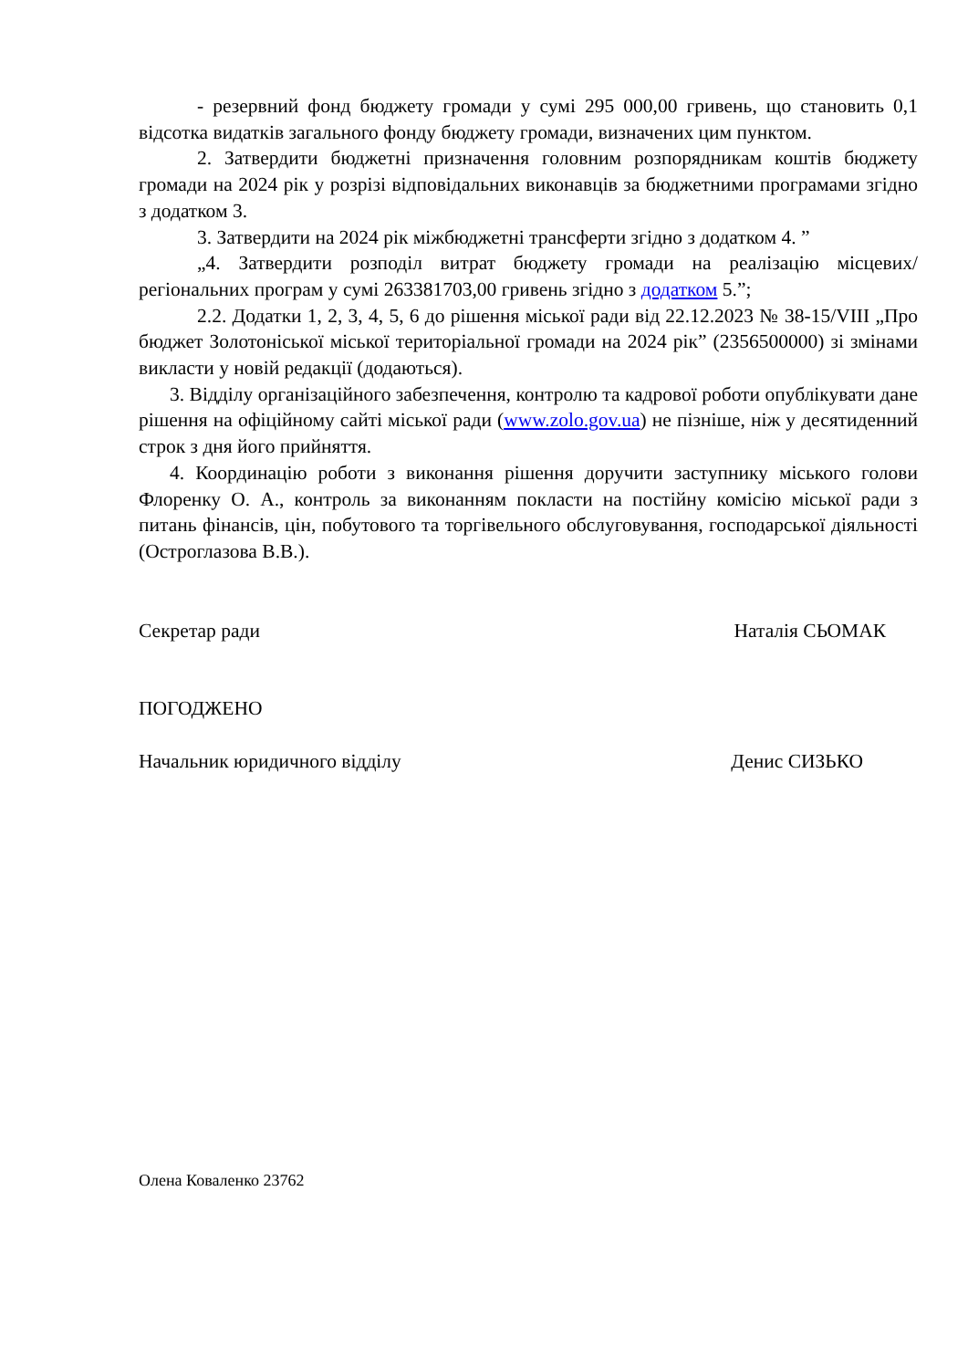- резервний фонд бюджету громади у сумі 295 000,00 гривень, що становить 0,1 відсотка видатків загального фонду бюджету громади, визначених цим пунктом.
2. Затвердити бюджетні призначення головним розпорядникам коштів бюджету громади на 2024 рік у розрізі відповідальних виконавців за бюджетними програмами згідно з додатком 3.
3. Затвердити на 2024 рік міжбюджетні трансферти згідно з додатком 4. ”
„4. Затвердити розподіл витрат бюджету громади на реалізацію місцевих/регіональних програм у сумі 263381703,00 гривень згідно з додатком 5.”;
2.2. Додатки 1, 2, 3, 4, 5, 6 до рішення міської ради від 22.12.2023 № 38-15/VIII „Про бюджет Золотоніської міської територіальної громади на 2024 рік” (2356500000) зі змінами викласти у новій редакції (додаються).
3. Відділу організаційного забезпечення, контролю та кадрової роботи опублікувати дане рішення на офіційному сайті міської ради (www.zolo.gov.ua) не пізніше, ніж у десятиденний строк з дня його прийняття.
4. Координацію роботи з виконання рішення доручити заступнику міського голови Флоренку О. А., контроль за виконанням покласти на постійну комісію міської ради з питань фінансів, цін, побутового та торгівельного обслуговування, господарської діяльності (Остроглазова В.В.).
Секретар ради Наталія СЬОМАК
ПОГОДЖЕНО
Начальник юридичного відділу Денис СИЗЬКО
Олена Коваленко 23762